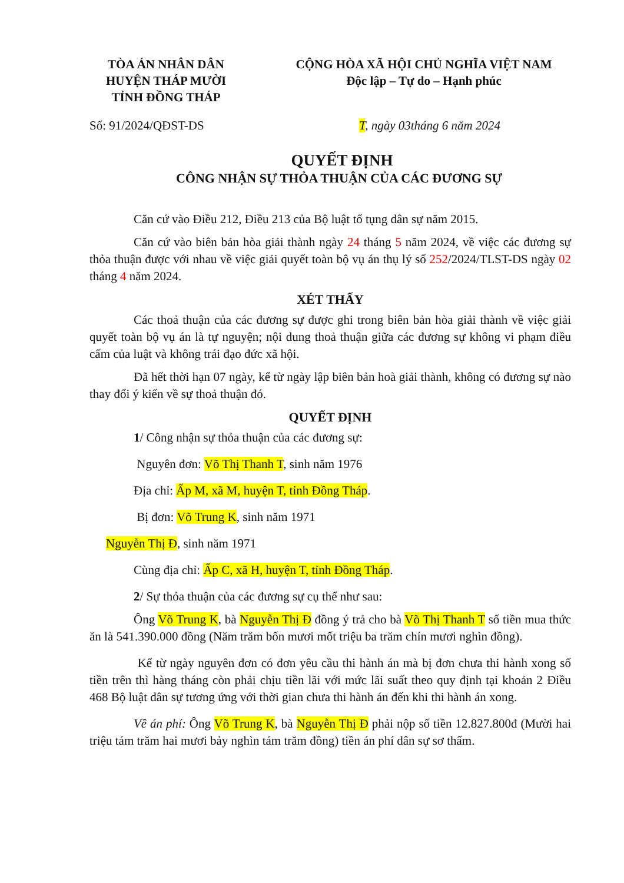TÒA ÁN NHÂN DÂN
HUYỆN THÁP MƯỜI
TỈNH ĐỒNG THÁP
CỘNG HÒA XÃ HỘI CHỦ NGHĨA VIỆT NAM
Độc lập – Tự do – Hạnh phúc
Số: 91/2024/QĐST-DS T, ngày 03tháng 6 năm 2024
QUYẾT ĐỊNH
CÔNG NHẬN SỰ THỎA THUẬN CỦA CÁC ĐƯƠNG SỰ
Căn cứ vào Điều 212, Điều 213 của Bộ luật tố tụng dân sự năm 2015.
Căn cứ vào biên bản hòa giải thành ngày 24 tháng 5 năm 2024, về việc các đương sự thỏa thuận được với nhau về việc giải quyết toàn bộ vụ án thụ lý số 252/2024/TLST-DS ngày 02 tháng 4 năm 2024.
XÉT THẤY
Các thoả thuận của các đương sự được ghi trong biên bản hòa giải thành về việc giải quyết toàn bộ vụ án là tự nguyện; nội dung thoả thuận giữa các đương sự không vi phạm điều cấm của luật và không trái đạo đức xã hội.
Đã hết thời hạn 07 ngày, kể từ ngày lập biên bản hoà giải thành, không có đương sự nào thay đổi ý kiến về sự thoả thuận đó.
QUYẾT ĐỊNH
1/ Công nhận sự thỏa thuận của các đương sự:
Nguyên đơn: Võ Thị Thanh T, sinh năm 1976
Địa chỉ: Ấp M, xã M, huyện T, tỉnh Đồng Tháp.
Bị đơn: Võ Trung K, sinh năm 1971
Nguyễn Thị Đ, sinh năm 1971
Cùng địa chỉ: Ấp C, xã H, huyện T, tỉnh Đồng Tháp.
2/ Sự thỏa thuận của các đương sự cụ thể như sau:
Ông Võ Trung K, bà Nguyễn Thị Đ đồng ý trả cho bà Võ Thị Thanh T số tiền mua thức ăn là 541.390.000 đồng (Năm trăm bốn mươi mốt triệu ba trăm chín mươi nghìn đồng).
Kể từ ngày nguyên đơn có đơn yêu cầu thi hành án mà bị đơn chưa thi hành xong số tiền trên thì hàng tháng còn phải chịu tiền lãi với mức lãi suất theo quy định tại khoản 2 Điều 468 Bộ luật dân sự tương ứng với thời gian chưa thi hành án đến khi thi hành án xong.
Về án phí: Ông Võ Trung K, bà Nguyễn Thị Đ phải nộp số tiền 12.827.800đ (Mười hai triệu tám trăm hai mươi bảy nghìn tám trăm đồng) tiền án phí dân sự sơ thẩm.